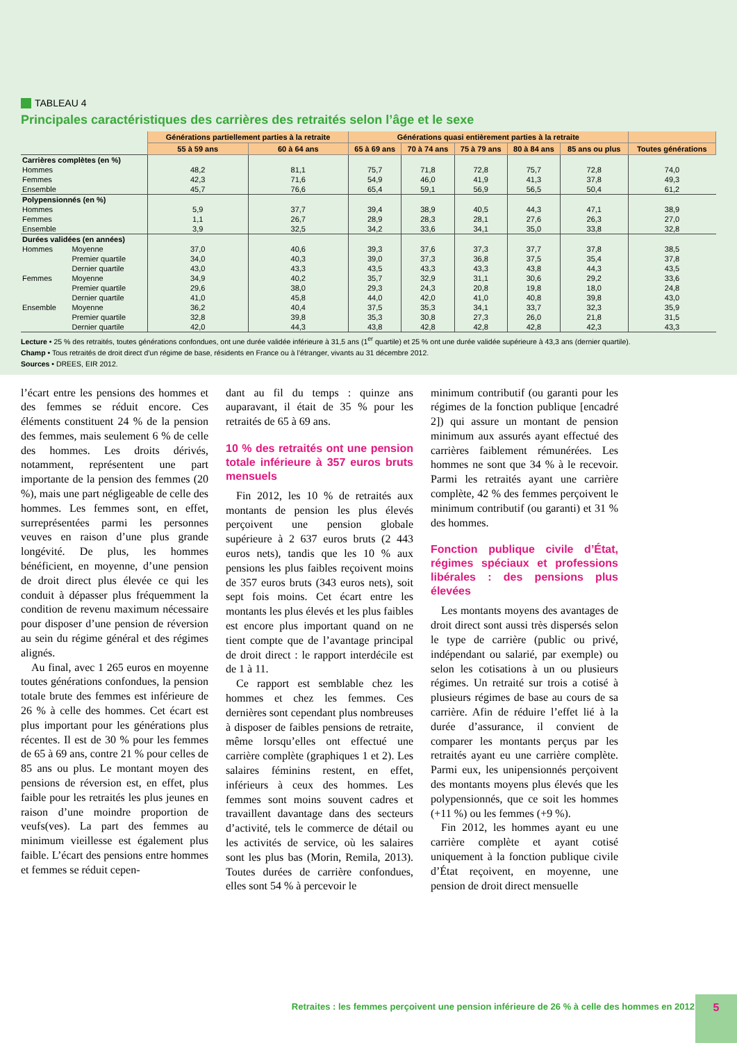TABLEAU 4
Principales caractéristiques des carrières des retraités selon l’âge et le sexe
| | | Générations partiellement parties à la retraite | | Générations quasi entièrement parties à la retraite | | | | | |
| --- | --- | --- | --- | --- | --- | --- | --- | --- | --- |
| | | 55 à 59 ans | 60 à 64 ans | 65 à 69 ans | 70 à 74 ans | 75 à 79 ans | 80 à 84 ans | 85 ans ou plus | Toutes générations |
| Carrières complètes (en %) | | | | | | | | | |
| Hommes | | 48,2 | 81,1 | 75,7 | 71,8 | 72,8 | 75,7 | 72,8 | 74,0 |
| Femmes | | 42,3 | 71,6 | 54,9 | 46,0 | 41,9 | 41,3 | 37,8 | 49,3 |
| Ensemble | | 45,7 | 76,6 | 65,4 | 59,1 | 56,9 | 56,5 | 50,4 | 61,2 |
| Polypensionnés (en %) | | | | | | | | | |
| Hommes | | 5,9 | 37,7 | 39,4 | 38,9 | 40,5 | 44,3 | 47,1 | 38,9 |
| Femmes | | 1,1 | 26,7 | 28,9 | 28,3 | 28,1 | 27,6 | 26,3 | 27,0 |
| Ensemble | | 3,9 | 32,5 | 34,2 | 33,6 | 34,1 | 35,0 | 33,8 | 32,8 |
| Durées validées (en années) | | | | | | | | | |
| Hommes | Moyenne | 37,0 | 40,6 | 39,3 | 37,6 | 37,3 | 37,7 | 37,8 | 38,5 |
| | Premier quartile | 34,0 | 40,3 | 39,0 | 37,3 | 36,8 | 37,5 | 35,4 | 37,8 |
| | Dernier quartile | 43,0 | 43,3 | 43,5 | 43,3 | 43,3 | 43,8 | 44,3 | 43,5 |
| Femmes | Moyenne | 34,9 | 40,2 | 35,7 | 32,9 | 31,1 | 30,6 | 29,2 | 33,6 |
| | Premier quartile | 29,6 | 38,0 | 29,3 | 24,3 | 20,8 | 19,8 | 18,0 | 24,8 |
| | Dernier quartile | 41,0 | 45,8 | 44,0 | 42,0 | 41,0 | 40,8 | 39,8 | 43,0 |
| Ensemble | Moyenne | 36,2 | 40,4 | 37,5 | 35,3 | 34,1 | 33,7 | 32,3 | 35,9 |
| | Premier quartile | 32,8 | 39,8 | 35,3 | 30,8 | 27,3 | 26,0 | 21,8 | 31,5 |
| | Dernier quartile | 42,0 | 44,3 | 43,8 | 42,8 | 42,8 | 42,8 | 42,3 | 43,3 |
Lecture • 25 % des retraités, toutes générations confondues, ont une durée validée inférieure à 31,5 ans (1<sup>er</sup> quartile) et 25 % ont une durée validée supérieure à 43,3 ans (dernier quartile).
Champ • Tous retraités de droit direct d’un régime de base, résidents en France ou à l’étranger, vivants au 31 décembre 2012.
Sources • DREES, EIR 2012.
l’écart entre les pensions des hommes et des femmes se réduit encore. Ces éléments constituent 24 % de la pension des femmes, mais seulement 6 % de celle des hommes. Les droits dérivés, notamment, représentent une part importante de la pension des femmes (20 %), mais une part négligeable de celle des hommes. Les femmes sont, en effet, surreprésentées parmi les personnes veuves en raison d’une plus grande longévité. De plus, les hommes bénéficient, en moyenne, d’une pension de droit direct plus élevée ce qui les conduit à dépasser plus fréquemment la condition de revenu maximum nécessaire pour disposer d’une pension de réversion au sein du régime général et des régimes alignés.
Au final, avec 1 265 euros en moyenne toutes générations confondues, la pension totale brute des femmes est inférieure de 26 % à celle des hommes. Cet écart est plus important pour les générations plus récentes. Il est de 30 % pour les femmes de 65 à 69 ans, contre 21 % pour celles de 85 ans ou plus. Le montant moyen des pensions de réversion est, en effet, plus faible pour les retraités les plus jeunes en raison d’une moindre proportion de veufs(ves). La part des femmes au minimum vieillesse est également plus faible. L’écart des pensions entre hommes et femmes se réduit cepen-
dant au fil du temps : quinze ans auparavant, il était de 35 % pour les retraités de 65 à 69 ans.
10 % des retraités ont une pension totale inférieure à 357 euros bruts mensuels
Fin 2012, les 10 % de retraités aux montants de pension les plus élevés perçoivent une pension globale supérieure à 2 637 euros bruts (2 443 euros nets), tandis que les 10 % aux pensions les plus faibles reçoivent moins de 357 euros bruts (343 euros nets), soit sept fois moins. Cet écart entre les montants les plus élevés et les plus faibles est encore plus important quand on ne tient compte que de l’avantage principal de droit direct : le rapport interdécile est de 1 à 11.
Ce rapport est semblable chez les hommes et chez les femmes. Ces dernières sont cependant plus nombreuses à disposer de faibles pensions de retraite, même lorsqu’elles ont effectué une carrière complète (graphiques 1 et 2). Les salaires féminins restent, en effet, inférieurs à ceux des hommes. Les femmes sont moins souvent cadres et travaillent davantage dans des secteurs d’activité, tels le commerce de détail ou les activités de service, où les salaires sont les plus bas (Morin, Remila, 2013). Toutes durées de carrière confondues, elles sont 54 % à percevoir le
minimum contributif (ou garanti pour les régimes de la fonction publique [encadré 2]) qui assure un montant de pension minimum aux assurés ayant effectué des carrières faiblement rémunérées. Les hommes ne sont que 34 % à le recevoir. Parmi les retraités ayant une carrière complète, 42 % des femmes perçoivent le minimum contributif (ou garanti) et 31 % des hommes.
Fonction publique civile d’État, régimes spéciaux et professions libérales : des pensions plus élevées
Les montants moyens des avantages de droit direct sont aussi très dispersés selon le type de carrière (public ou privé, indépendant ou salarié, par exemple) ou selon les cotisations à un ou plusieurs régimes. Un retraité sur trois a cotisé à plusieurs régimes de base au cours de sa carrière. Afin de réduire l’effet lié à la durée d’assurance, il convient de comparer les montants perçus par les retraités ayant eu une carrière complète. Parmi eux, les unipensionnés perçoivent des montants moyens plus élevés que les polypensionnés, que ce soit les hommes (+11 %) ou les femmes (+9 %).
Fin 2012, les hommes ayant eu une carrière complète et ayant cotisé uniquement à la fonction publique civile d’État reçoivent, en moyenne, une pension de droit direct mensuelle
Retraites : les femmes perçoivent une pension inférieure de 26 % à celle des hommes en 2012 5